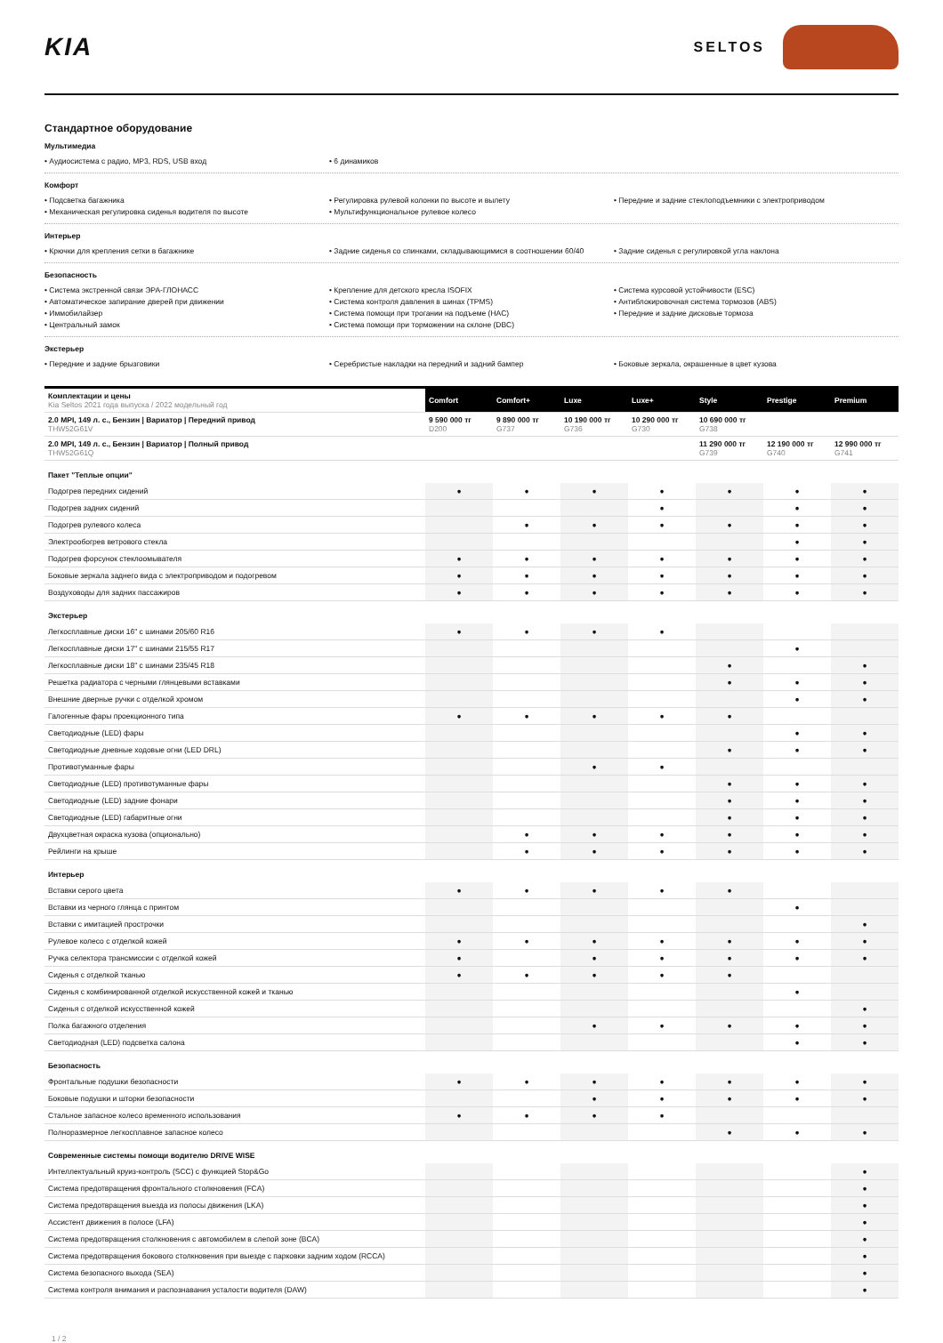KIA
SELTOS
Стандартное оборудование
Мультимедиа
• Аудиосистема с радио, MP3, RDS, USB вход
• 6 динамиков
Комфорт
• Подсветка багажника
• Механическая регулировка сиденья водителя по высоте
• Регулировка рулевой колонки по высоте и вылету
• Мультифункциональное рулевое колесо
• Передние и задние стеклоподъемники с электроприводом
Интерьер
• Крючки для крепления сетки в багажнике
• Задние сиденья со спинками, складывающимися в соотношении 60/40
• Задние сиденья с регулировкой угла наклона
Безопасность
• Система экстренной связи ЭРА-ГЛОНАСС
• Автоматическое запирание дверей при движении
• Иммобилайзер
• Центральный замок
• Крепление для детского кресла ISOFIX
• Система контроля давления в шинах (TPMS)
• Система помощи при трогании на подъеме (HAC)
• Система помощи при торможении на склоне (DBC)
• Система курсовой устойчивости (ESC)
• Антиблокировочная система тормозов (ABS)
• Передние и задние дисковые тормоза
Экстерьер
• Передние и задние брызговики
• Серебристые накладки на передний и задний бампер
• Боковые зеркала, окрашенные в цвет кузова
| Комплектации и цены Kia Seltos 2021 года выпуска / 2022 модельный год | Comfort | Comfort+ | Luxe | Luxe+ | Style | Prestige | Premium |
| 2.0 MPI, 149 л. с., Бензин / Вариатор / Передний привод THW52G61V | 9 590 000 тг D200 | 9 890 000 тг G737 | 10 190 000 тг G736 | 10 290 000 тг G730 | 10 690 000 тг G738 | | |
| 2.0 MPI, 149 л. с., Бензин / Вариатор / Полный привод THW52G61Q | | | | | 11 290 000 тг G739 | 12 190 000 тг G740 | 12 990 000 тг G741 |
| Пакет "Теплые опции" | | | | | | | |
| Подогрев передних сидений | ● | ● | ● | ● | ● | ● | ● |
| Подогрев задних сидений | | | | ● | | ● | ● |
| Подогрев рулевого колеса | | ● | ● | ● | ● | ● | ● |
| Электрообогрев ветрового стекла | | | | | | ● | ● |
| Подогрев форсунок стеклоомывателя | ● | ● | ● | ● | ● | ● | ● |
| Боковые зеркала заднего вида с электроприводом и подогревом | ● | ● | ● | ● | ● | ● | ● |
| Воздуховоды для задних пассажиров | ● | ● | ● | ● | ● | ● | ● |
| Экстерьер | | | | | | | |
| Легкосплавные диски 16" с шинами 205/60 R16 | ● | ● | ● | ● | | | |
| Легкосплавные диски 17" с шинами 215/55 R17 | | | | | | ● | |
| Легкосплавные диски 18" с шинами 235/45 R18 | | | | | ● | | ● |
| Решетка радиатора с черными глянцевыми вставками | | | | | ● | ● | ● |
| Внешние дверные ручки с отделкой хромом | | | | | | ● | ● |
| Галогенные фары проекционного типа | ● | ● | ● | ● | ● | | |
| Светодиодные (LED) фары | | | | | | ● | ● |
| Светодиодные дневные ходовые огни (LED DRL) | | | | | ● | ● | ● |
| Противотуманные фары | | | ● | ● | | | |
| Светодиодные (LED) противотуманные фары | | | | | ● | ● | ● |
| Светодиодные (LED) задние фонари | | | | | ● | ● | ● |
| Светодиодные (LED) габаритные огни | | | | | ● | ● | ● |
| Двухцветная окраска кузова (опционально) | | ● | ● | ● | ● | ● | ● |
| Рейлинги на крыше | | ● | ● | ● | ● | ● | ● |
| Интерьер | | | | | | | |
| Вставки серого цвета | ● | ● | ● | ● | ● | | |
| Вставки из черного глянца с принтом | | | | | | ● | |
| Вставки с имитацией прострочки | | | | | | | ● |
| Рулевое колесо с отделкой кожей | ● | ● | ● | ● | ● | ● | ● |
| Ручка селектора трансмиссии с отделкой кожей | ● | | ● | ● | ● | ● | ● |
| Сиденья с отделкой тканью | ● | ● | ● | ● | ● | | |
| Сиденья с комбинированной отделкой искусственной кожей и тканью | | | | | | ● | |
| Сиденья с отделкой искусственной кожей | | | | | | | ● |
| Полка багажного отделения | | | ● | ● | ● | ● | ● |
| Светодиодная (LED) подсветка салона | | | | | | ● | ● |
| Безопасность | | | | | | | |
| Фронтальные подушки безопасности | ● | ● | ● | ● | ● | ● | ● |
| Боковые подушки и шторки безопасности | | | ● | ● | ● | ● | ● |
| Стальное запасное колесо временного использования | ● | ● | ● | ● | | | |
| Полноразмерное легкосплавное запасное колесо | | | | | ● | ● | ● |
| Современные системы помощи водителю DRIVE WISE | | | | | | | |
| Интеллектуальный круиз-контроль (SCC) с функцией Stop&Go | | | | | | | ● |
| Система предотвращения фронтального столкновения (FCA) | | | | | | | ● |
| Система предотвращения выезда из полосы движения (LKA) | | | | | | | ● |
| Ассистент движения в полосе (LFA) | | | | | | | ● |
| Система предотвращения столкновения с автомобилем в слепой зоне (BCA) | | | | | | | ● |
| Система предотвращения бокового столкновения при выезде с парковки задним ходом (RCCA) | | | | | | | ● |
| Система безопасного выхода (SEA) | | | | | | | ● |
| Система контроля внимания и распознавания усталости водителя (DAW) | | | | | | | ● |
1 / 2